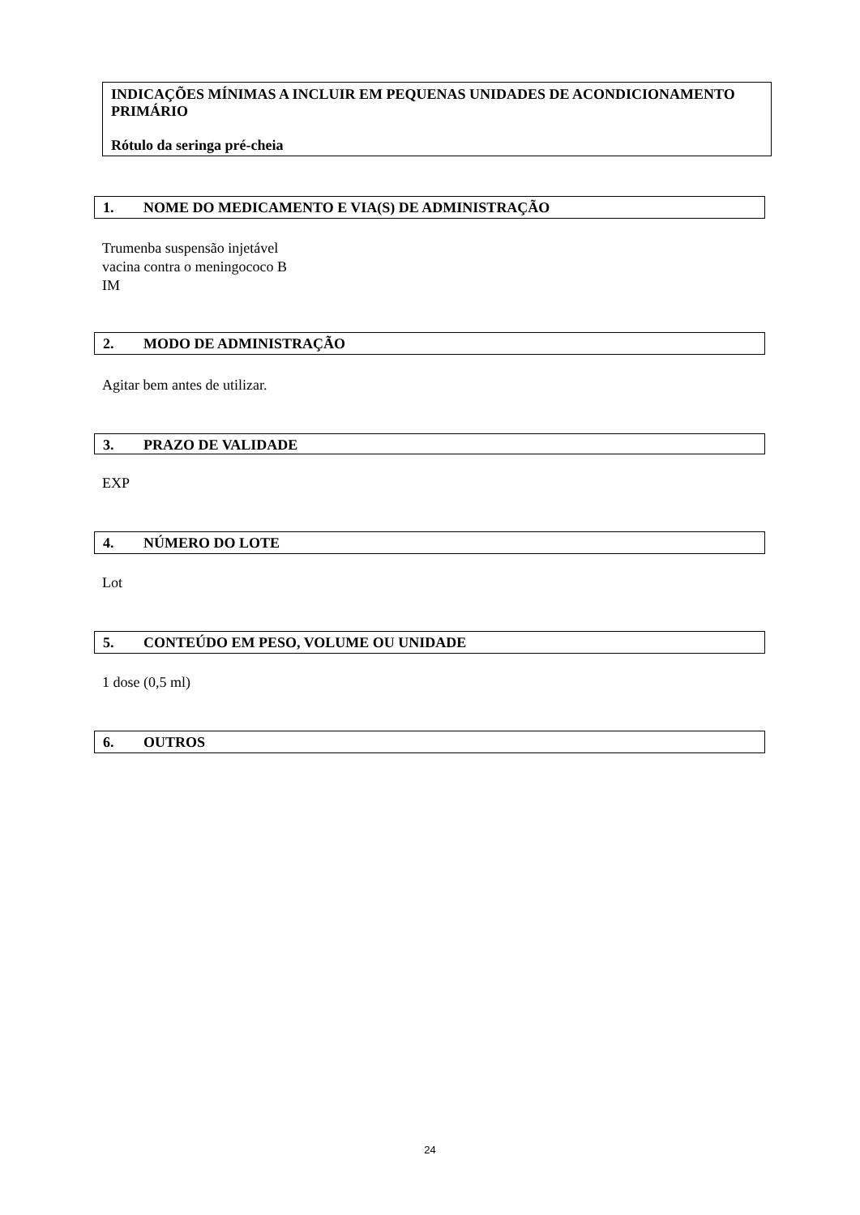INDICAÇÕES MÍNIMAS A INCLUIR EM PEQUENAS UNIDADES DE ACONDICIONAMENTO PRIMÁRIO
Rótulo da seringa pré-cheia
1. NOME DO MEDICAMENTO E VIA(S) DE ADMINISTRAÇÃO
Trumenba suspensão injetável
vacina contra o meningococo B
IM
2. MODO DE ADMINISTRAÇÃO
Agitar bem antes de utilizar.
3. PRAZO DE VALIDADE
EXP
4. NÚMERO DO LOTE
Lot
5. CONTEÚDO EM PESO, VOLUME OU UNIDADE
1 dose (0,5 ml)
6. OUTROS
24